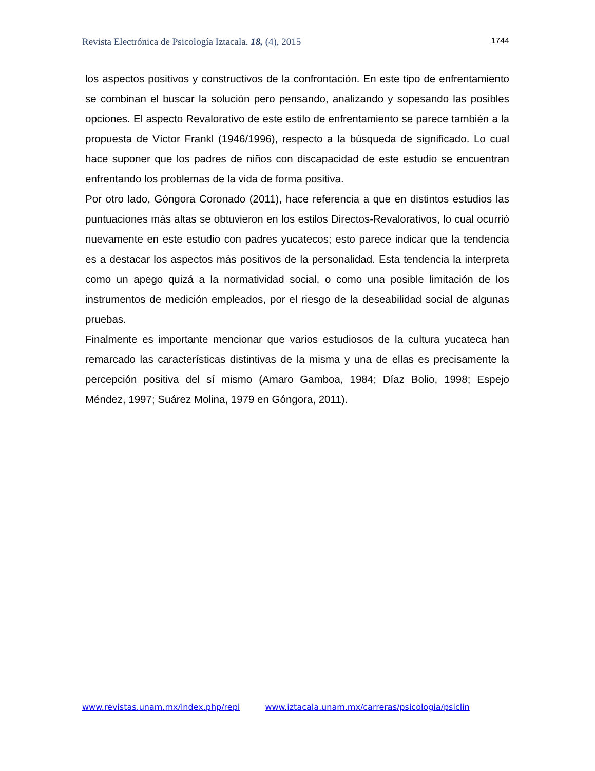Revista Electrónica de Psicología Iztacala. 18, (4), 2015 1744
los aspectos positivos y constructivos de la confrontación. En este tipo de enfrentamiento se combinan el buscar la solución pero pensando, analizando y sopesando las posibles opciones. El aspecto Revalorativo de este estilo de enfrentamiento se parece también a la propuesta de Víctor Frankl (1946/1996), respecto a la búsqueda de significado. Lo cual hace suponer que los padres de niños con discapacidad de este estudio se encuentran enfrentando los problemas de la vida de forma positiva.
Por otro lado, Góngora Coronado (2011), hace referencia a que en distintos estudios las puntuaciones más altas se obtuvieron en los estilos Directos-Revalorativos, lo cual ocurrió nuevamente en este estudio con padres yucatecos; esto parece indicar que la tendencia es a destacar los aspectos más positivos de la personalidad. Esta tendencia la interpreta como un apego quizá a la normatividad social, o como una posible limitación de los instrumentos de medición empleados, por el riesgo de la deseabilidad social de algunas pruebas.
Finalmente es importante mencionar que varios estudiosos de la cultura yucateca han remarcado las características distintivas de la misma y una de ellas es precisamente la percepción positiva del sí mismo (Amaro Gamboa, 1984; Díaz Bolio, 1998; Espejo Méndez, 1997; Suárez Molina, 1979 en Góngora, 2011).
www.revistas.unam.mx/index.php/repi www.iztacala.unam.mx/carreras/psicologia/psiclin